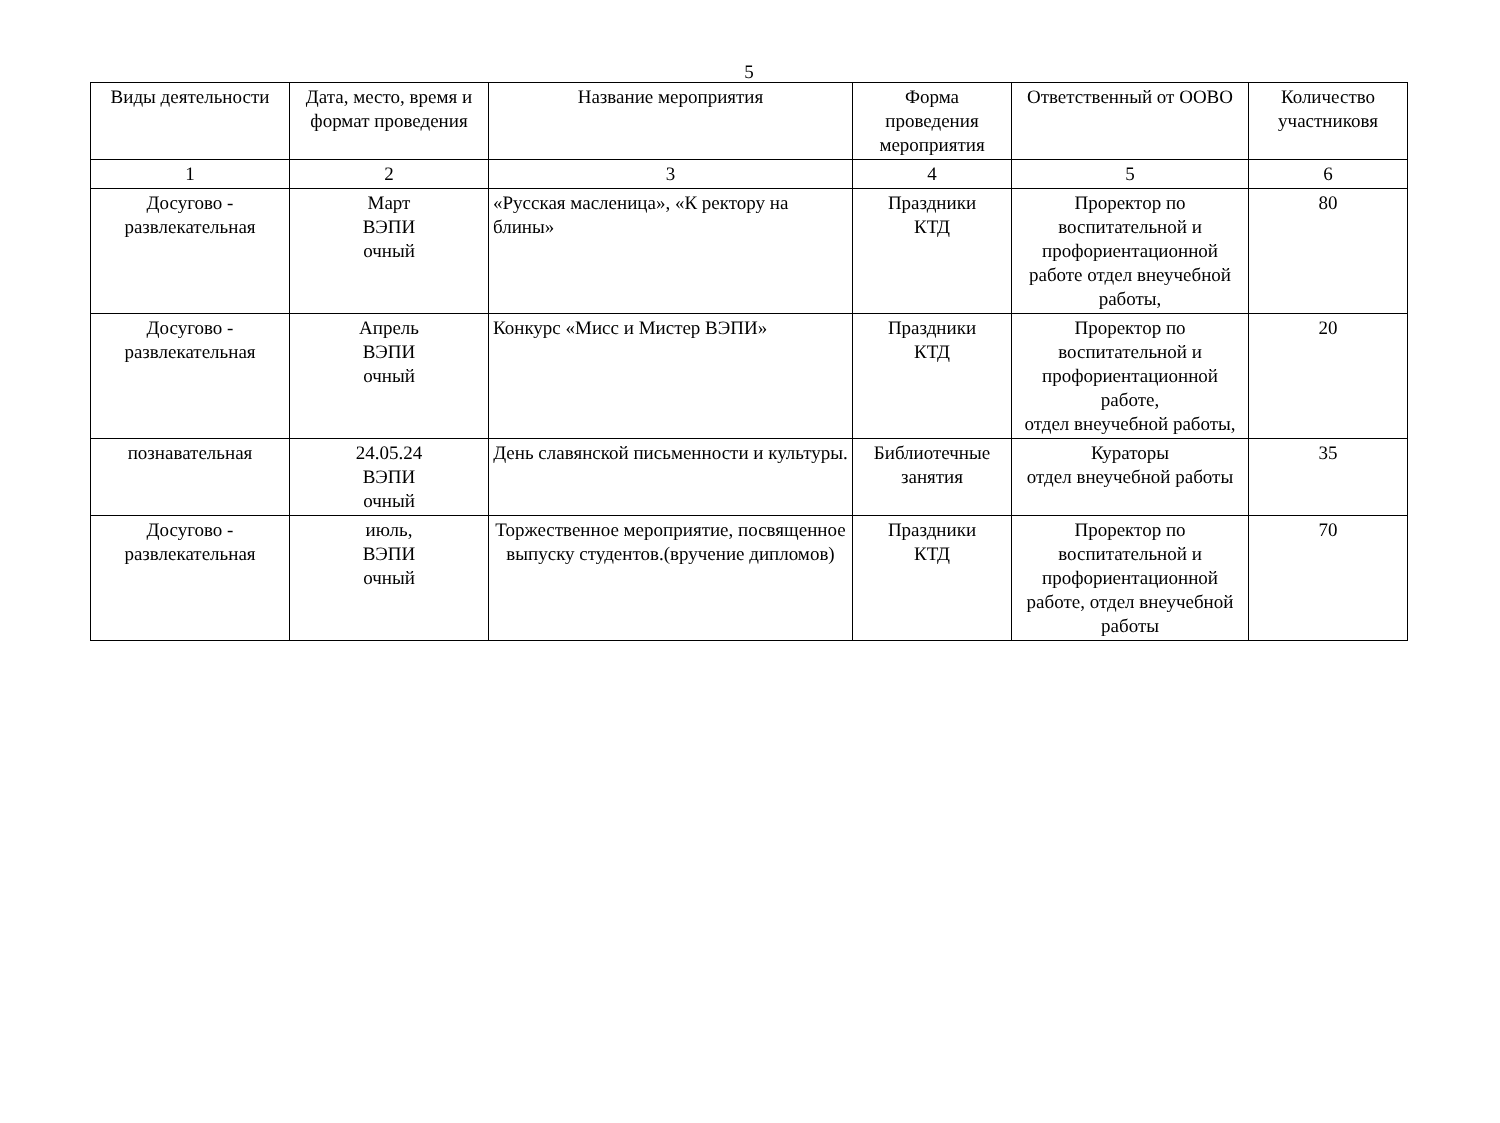5
| Виды деятельности | Дата, место, время и формат проведения | Название мероприятия | Форма проведения мероприятия | Ответственный от ООВО | Количество участниковя |
| --- | --- | --- | --- | --- | --- |
| 1 | 2 | 3 | 4 | 5 | 6 |
| Досугово - развлекательная | Март ВЭПИ очный | «Русская масленица», «К ректору на блины» | Праздники КТД | Проректор по воспитательной и профориентационной работе отдел внеучебной работы, | 80 |
| Досугово - развлекательная | Апрель ВЭПИ очный | Конкурс «Мисс и Мистер ВЭПИ» | Праздники КТД | Проректор по воспитательной и профориентационной работе, отдел внеучебной работы, | 20 |
| познавательная | 24.05.24 ВЭПИ очный | День славянской письменности и культуры. | Библиотечные занятия | Кураторы отдел внеучебной работы | 35 |
| Досугово - развлекательная | июль, ВЭПИ очный | Торжественное мероприятие, посвященное выпуску студентов.(вручение дипломов) | Праздники КТД | Проректор по воспитательной и профориентационной работе, отдел внеучебной работы | 70 |